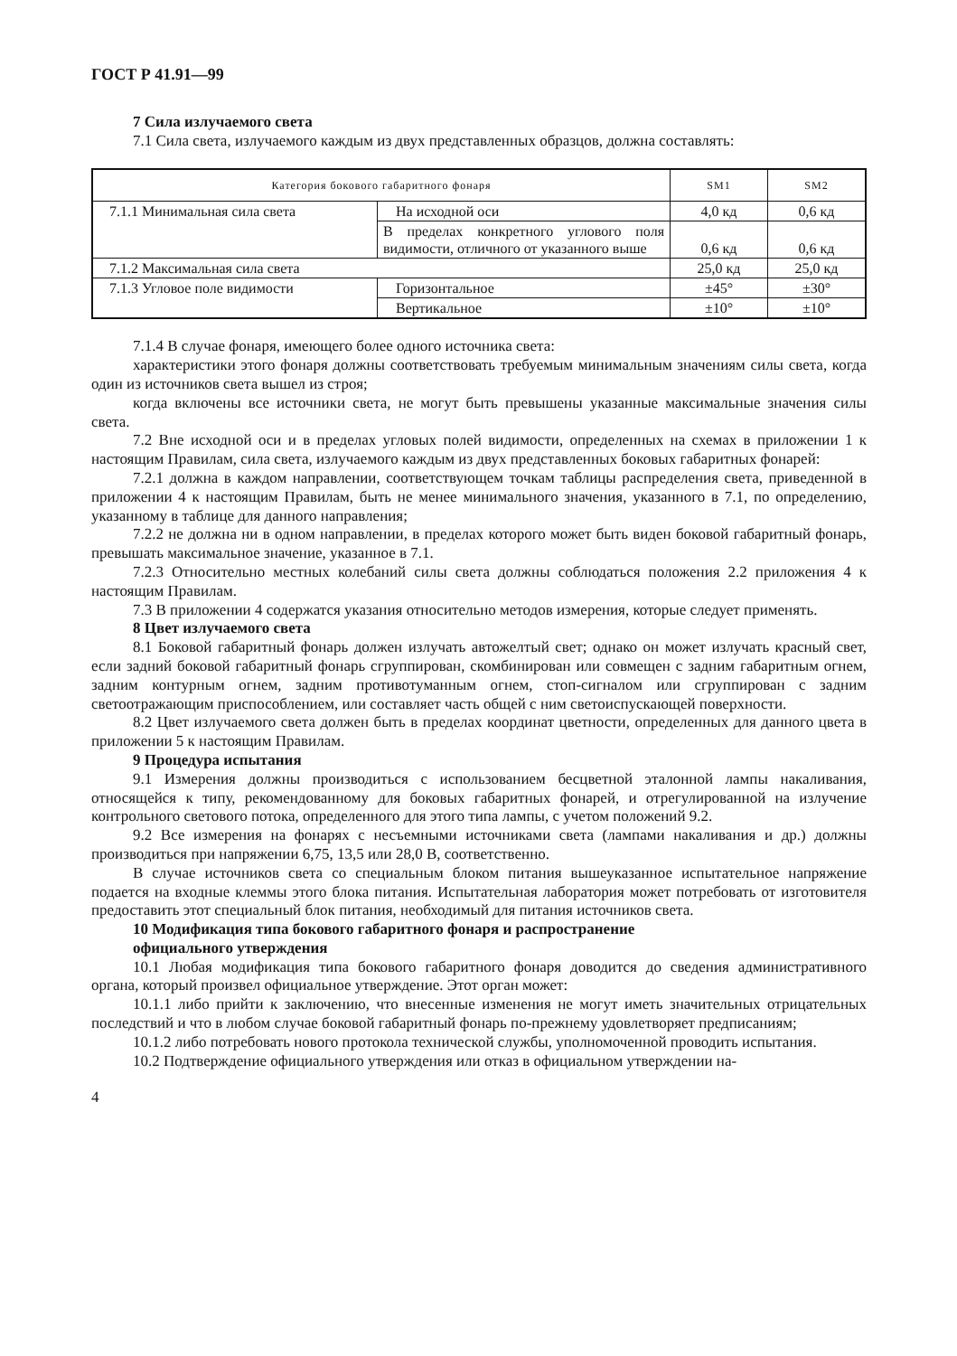ГОСТ Р 41.91—99
7 Сила излучаемого света
7.1 Сила света, излучаемого каждым из двух представленных образцов, должна составлять:
| Категория бокового габаритного фонаря | | SM1 | SM2 |
| --- | --- | --- | --- |
| 7.1.1 Минимальная сила света | На исходной оси | 4,0 кд | 0,6 кд |
| | В пределах конкретного углового поля видимости, отличного от указанного выше | 0,6 кд | 0,6 кд |
| 7.1.2 Максимальная сила света | | 25,0 кд | 25,0 кд |
| 7.1.3 Угловое поле видимости | Горизонтальное | ±45° | ±30° |
| | Вертикальное | ±10° | ±10° |
7.1.4 В случае фонаря, имеющего более одного источника света:
характеристики этого фонаря должны соответствовать требуемым минимальным значениям силы света, когда один из источников света вышел из строя;
когда включены все источники света, не могут быть превышены указанные максимальные значения силы света.
7.2 Вне исходной оси и в пределах угловых полей видимости, определенных на схемах в приложении 1 к настоящим Правилам, сила света, излучаемого каждым из двух представленных боковых габаритных фонарей:
7.2.1 должна в каждом направлении, соответствующем точкам таблицы распределения света, приведенной в приложении 4 к настоящим Правилам, быть не менее минимального значения, указанного в 7.1, по определению, указанному в таблице для данного направления;
7.2.2 не должна ни в одном направлении, в пределах которого может быть виден боковой габаритный фонарь, превышать максимальное значение, указанное в 7.1.
7.2.3 Относительно местных колебаний силы света должны соблюдаться положения 2.2 приложения 4 к настоящим Правилам.
7.3 В приложении 4 содержатся указания относительно методов измерения, которые следует применять.
8 Цвет излучаемого света
8.1 Боковой габаритный фонарь должен излучать автожелтый свет; однако он может излучать красный свет, если задний боковой габаритный фонарь сгруппирован, скомбинирован или совмещен с задним габаритным огнем, задним контурным огнем, задним противотуманным огнем, стоп-сигналом или сгруппирован с задним светоотражающим приспособлением, или составляет часть общей с ним светоиспускающей поверхности.
8.2 Цвет излучаемого света должен быть в пределах координат цветности, определенных для данного цвета в приложении 5 к настоящим Правилам.
9 Процедура испытания
9.1 Измерения должны производиться с использованием бесцветной эталонной лампы накаливания, относящейся к типу, рекомендованному для боковых габаритных фонарей, и отрегулированной на излучение контрольного светового потока, определенного для этого типа лампы, с учетом положений 9.2.
9.2 Все измерения на фонарях с несъемными источниками света (лампами накаливания и др.) должны производиться при напряжении 6,75, 13,5 или 28,0 В, соответственно.
В случае источников света со специальным блоком питания вышеуказанное испытательное напряжение подается на входные клеммы этого блока питания. Испытательная лаборатория может потребовать от изготовителя предоставить этот специальный блок питания, необходимый для питания источников света.
10 Модификация типа бокового габаритного фонаря и распространение
официального утверждения
10.1 Любая модификация типа бокового габаритного фонаря доводится до сведения административного органа, который произвел официальное утверждение. Этот орган может:
10.1.1 либо прийти к заключению, что внесенные изменения не могут иметь значительных отрицательных последствий и что в любом случае боковой габаритный фонарь по-прежнему удовлетворяет предписаниям;
10.1.2 либо потребовать нового протокола технической службы, уполномоченной проводить испытания.
10.2 Подтверждение официального утверждения или отказ в официальном утверждении на-
4